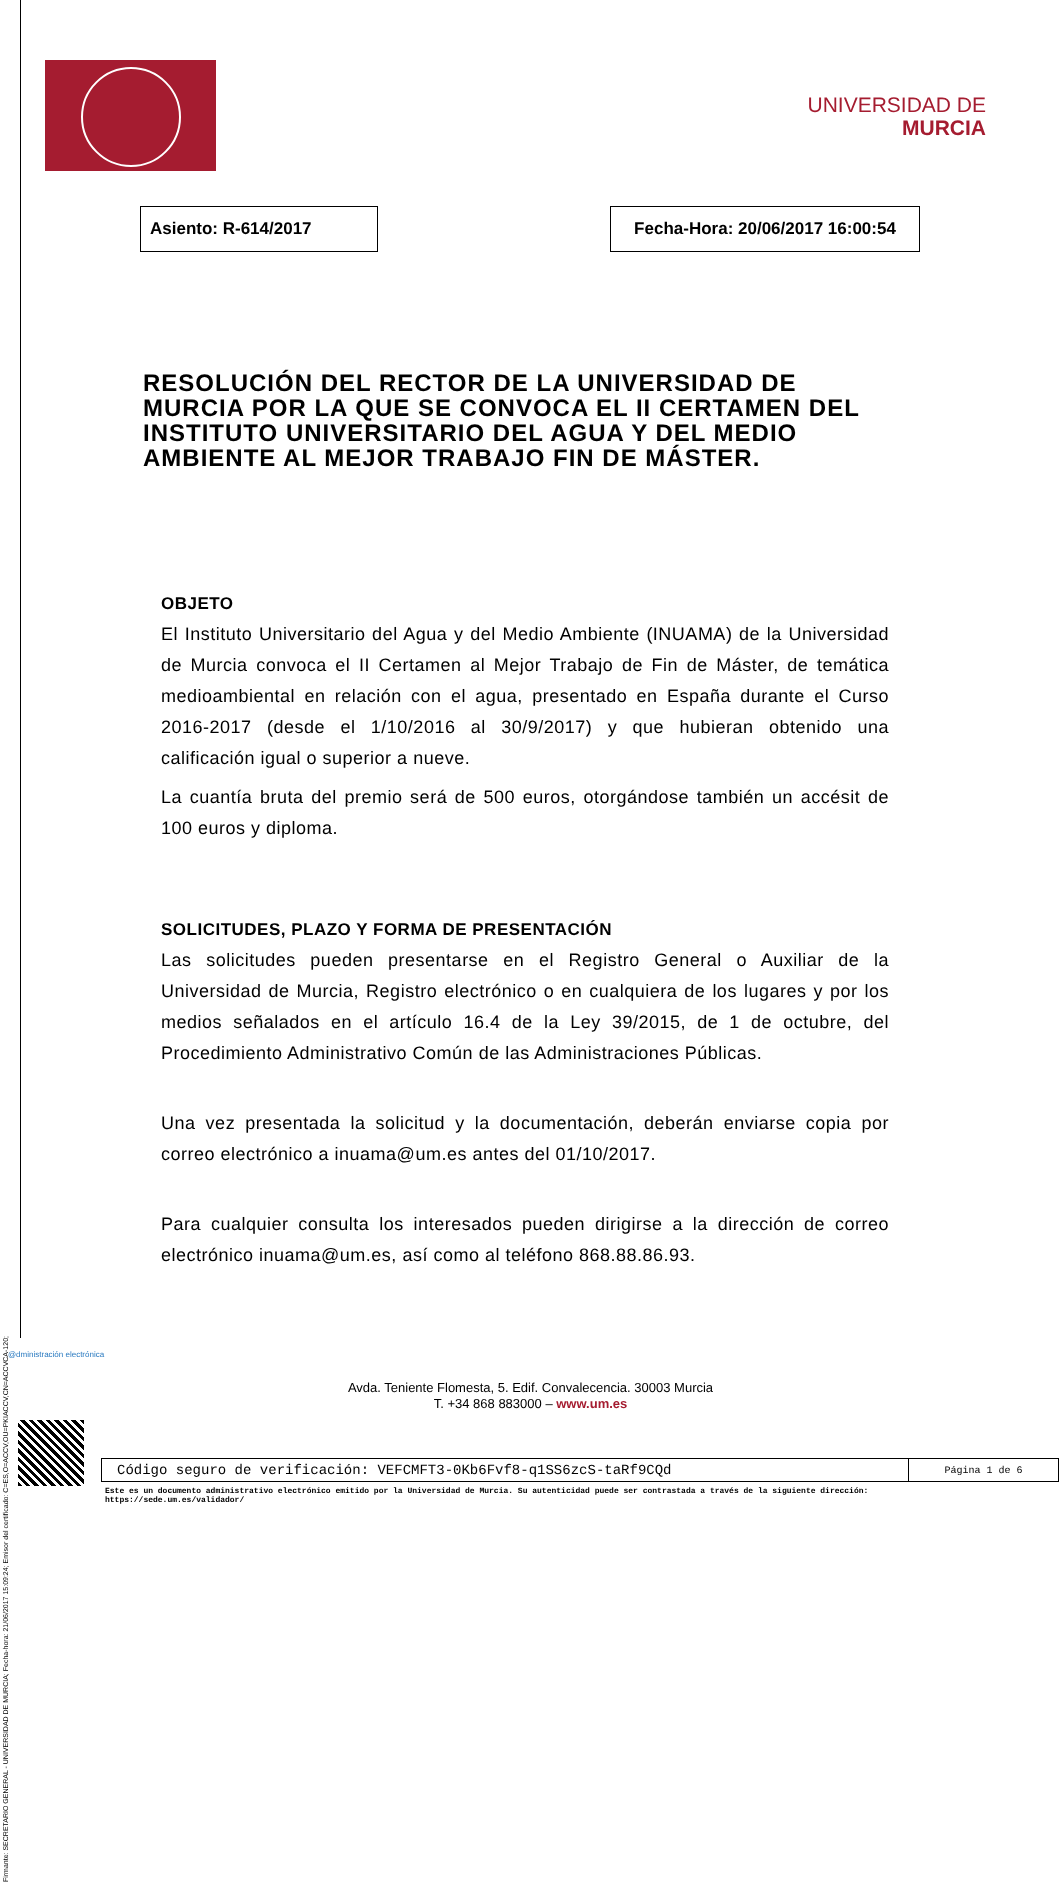Firmante: SECRETARIO GENERAL - UNIVERSIDAD DE MURCIA; Fecha-hora: 21/06/2017 15:09:24; Emisor del certificado: C=ES,O=ACCV,OU=PKIACCV,CN=ACCVCA-120;
UNIVERSIDAD DE
MURCIA
Asiento: R-614/2017 Fecha-Hora: 20/06/2017 16:00:54
RESOLUCIÓN DEL RECTOR DE LA UNIVERSIDAD DE MURCIA POR LA QUE SE CONVOCA EL II CERTAMEN DEL INSTITUTO UNIVERSITARIO DEL AGUA Y DEL MEDIO AMBIENTE AL MEJOR TRABAJO FIN DE MÁSTER.
OBJETO
El Instituto Universitario del Agua y del Medio Ambiente (INUAMA) de la Universidad de Murcia convoca el II Certamen al Mejor Trabajo de Fin de Máster, de temática medioambiental en relación con el agua, presentado en España durante el Curso 2016-2017 (desde el 1/10/2016 al 30/9/2017) y que hubieran obtenido una calificación igual o superior a nueve.
La cuantía bruta del premio será de 500 euros, otorgándose también un accésit de 100 euros y diploma.
SOLICITUDES, PLAZO Y FORMA DE PRESENTACIÓN
Las solicitudes pueden presentarse en el Registro General o Auxiliar de la Universidad de Murcia, Registro electrónico o en cualquiera de los lugares y por los medios señalados en el artículo 16.4 de la Ley 39/2015, de 1 de octubre, del Procedimiento Administrativo Común de las Administraciones Públicas.
Una vez presentada la solicitud y la documentación, deberán enviarse copia por correo electrónico a inuama@um.es antes del 01/10/2017.
Para cualquier consulta los interesados pueden dirigirse a la dirección de correo electrónico inuama@um.es, así como al teléfono 868.88.86.93.
@dministración electrónica
Avda. Teniente Flomesta, 5. Edif. Convalecencia. 30003 Murcia
T. +34 868 883000 – www.um.es
| Código seguro de verificación: VEFCMFT3-0Kb6Fvf8-q1SS6zcS-taRf9CQd | Página 1 de 6 |
Este es un documento administrativo electrónico emitido por la Universidad de Murcia. Su autenticidad puede ser contrastada a través de la siguiente dirección:
https://sede.um.es/validador/